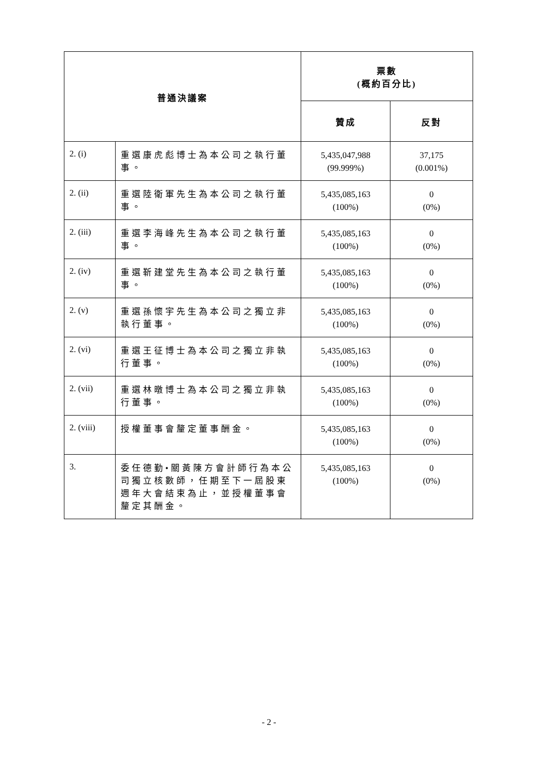| 普通決議案 | | 票數 (概約百分比) | |
| --- | --- | --- | --- |
| | | 贊成 | 反對 |
| 2. (i) | 重選康虎彪博士為本公司之執行董事。 | 5,435,047,988 (99.999%) | 37,175 (0.001%) |
| 2. (ii) | 重選陸衛軍先生為本公司之執行董事。 | 5,435,085,163 (100%) | 0 (0%) |
| 2. (iii) | 重選李海峰先生為本公司之執行董事。 | 5,435,085,163 (100%) | 0 (0%) |
| 2. (iv) | 重選靳建堂先生為本公司之執行董事。 | 5,435,085,163 (100%) | 0 (0%) |
| 2. (v) | 重選孫懷宇先生為本公司之獨立非執行董事。 | 5,435,085,163 (100%) | 0 (0%) |
| 2. (vi) | 重選王征博士為本公司之獨立非執行董事。 | 5,435,085,163 (100%) | 0 (0%) |
| 2. (vii) | 重選林暾博士為本公司之獨立非執行董事。 | 5,435,085,163 (100%) | 0 (0%) |
| 2. (viii) | 授權董事會釐定董事酬金。 | 5,435,085,163 (100%) | 0 (0%) |
| 3. | 委任德勤•關黃陳方會計師行為本公司獨立核數師，任期至下一屆股東週年大會結束為止，並授權董事會釐定其酬金。 | 5,435,085,163 (100%) | 0 (0%) |
- 2 -